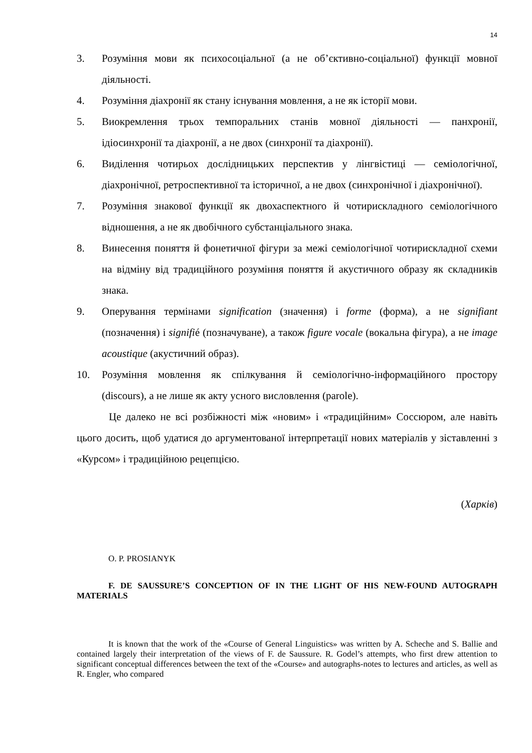14
3. Розуміння мови як психосоціальної (а не об’єктивно-соціальної) функції мовної діяльності.
4. Розуміння діахронії як стану існування мовлення, а не як історії мови.
5. Виокремлення трьох темпоральних станів мовної діяльності — панхронії, ідіосинхронії та діахронії, а не двох (синхронії та діахронії).
6. Виділення чотирьох дослідницьких перспектив у лінгвістиці — семіологічної, діахронічної, ретроспективної та історичної, а не двох (синхронічної і діахронічної).
7. Розуміння знакової функції як двохаспектного й чотирискладного семіологічного відношення, а не як двобічного субстанціального знака.
8. Винесення поняття й фонетичної фігури за межі семіологічної чотирискладної схеми на відміну від традиційного розуміння поняття й акустичного образу як складників знака.
9. Оперування термінами signification (значення) і forme (форма), а не signifiant (позначення) і signifié (позначуване), а також figure vocale (вокальна фігура), а не image acoustique (акустичний образ).
10. Розуміння мовлення як спілкування й семіологічно-інформаційного простору (discours), а не лише як акту усного висловлення (parole).
Це далеко не всі розбіжності між «новим» і «традиційним» Соссюром, але навіть цього досить, щоб удатися до аргументованої інтерпретації нових матеріалів у зіставленні з «Курсом» і традиційною рецепцією.
(Харків)
O. P. PROSIANYK
F. DE SAUSSURE’S CONCEPTION OF IN THE LIGHT OF HIS NEW-FOUND AUTOGRAPH MATERIALS
It is known that the work of the «Course of General Linguistics» was written by A. Scheche and S. Ballie and contained largely their interpretation of the views of F. de Saussure. R. Godel’s attempts, who first drew attention to significant conceptual differences between the text of the «Course» and autographs-notes to lectures and articles, as well as R. Engler, who compared